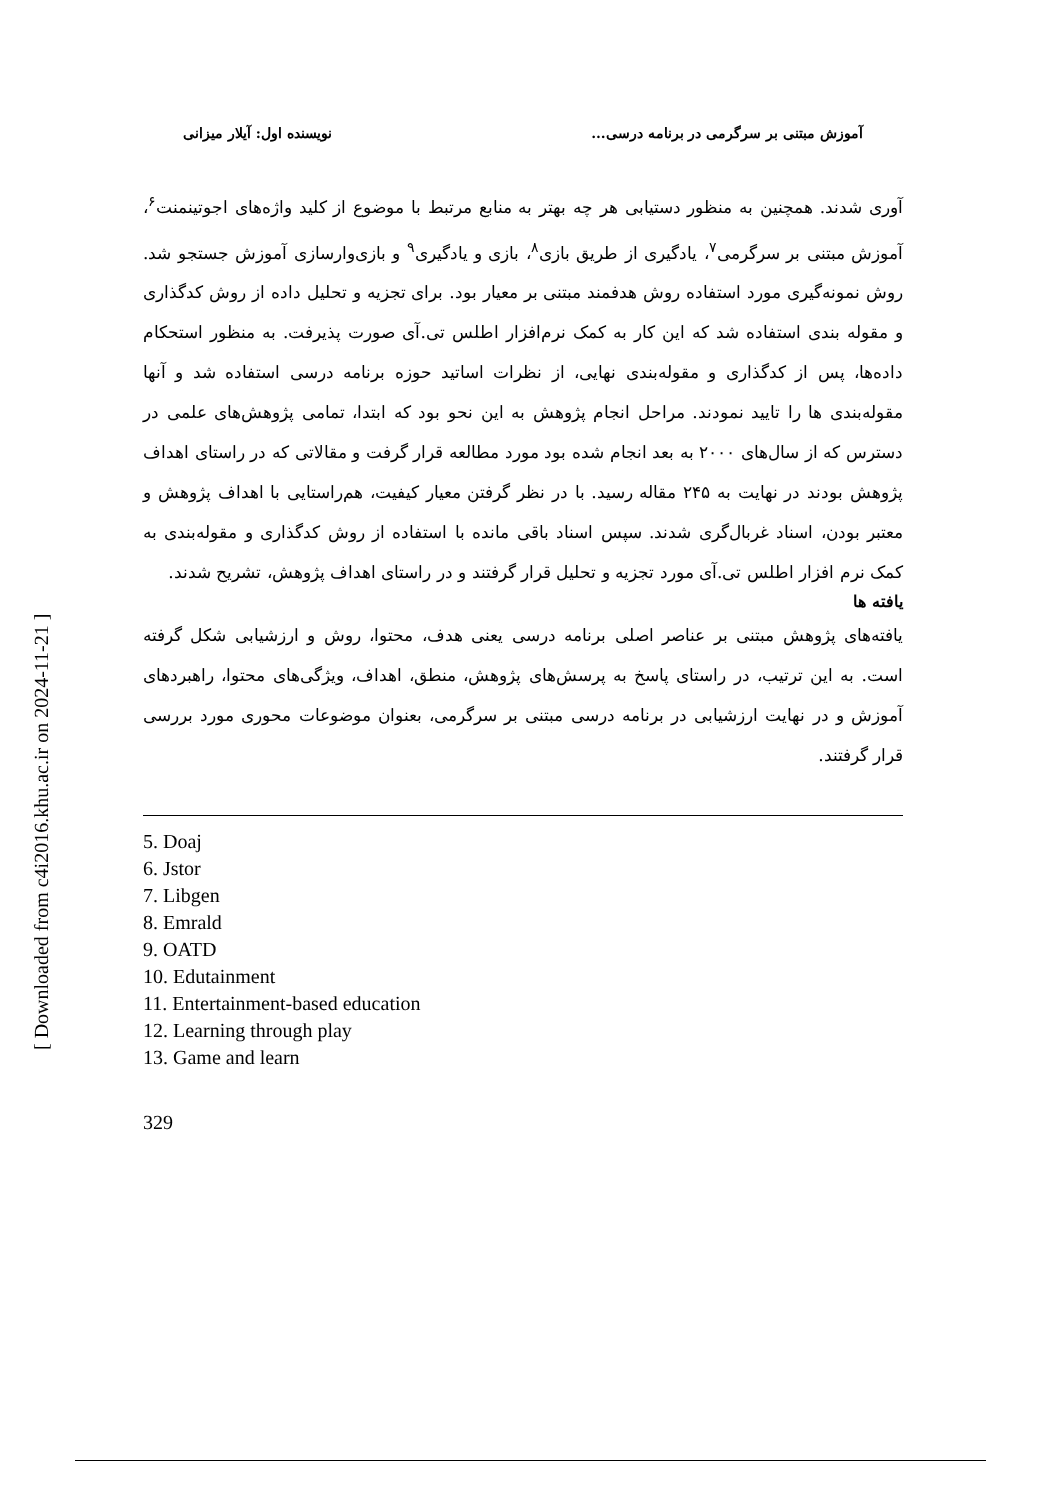[ Downloaded from c4i2016.khu.ac.ir on 2024-11-21 ]
آموزش مبتنی بر سرگرمی در برنامه درسی... نویسنده اول: آیلار میزانی
آوری شدند. همچنین به منظور دستیابی هر چه بهتر به منابع مرتبط با موضوع از کلید واژه‌های اجوتینمنت<sup>۶</sup>، آموزش مبتنی بر سرگرمی<sup>۷</sup>، یادگیری از طریق بازی<sup>۸</sup>، بازی و یادگیری<sup>۹</sup> و بازی‌وارسازی آموزش جستجو شد. روش نمونه‌گیری مورد استفاده روش هدفمند مبتنی بر معیار بود. برای تجزیه و تحلیل داده از روش کدگذاری و مقوله بندی استفاده شد که این کار به کمک نرم‌افزار اطلس تی.آی صورت پذیرفت. به منظور استحکام داده‌ها، پس از کدگذاری و مقوله‌بندی نهایی، از نظرات اساتید حوزه برنامه درسی استفاده شد و آنها مقوله‌بندی ها را تایید نمودند. مراحل انجام پژوهش به این نحو بود که ابتدا، تمامی پژوهش‌های علمی در دسترس که از سال‌های ۲۰۰۰ به بعد انجام شده بود مورد مطالعه قرار گرفت و مقالاتی که در راستای اهداف پژوهش بودند در نهایت به ۲۴۵ مقاله رسید. با در نظر گرفتن معیار کیفیت، هم‌راستایی با اهداف پژوهش و معتبر بودن، اسناد غربال‌گری شدند. سپس اسناد باقی مانده با استفاده از روش کدگذاری و مقوله‌بندی به کمک نرم افزار اطلس تی.آی مورد تجزیه و تحلیل قرار گرفتند و در راستای اهداف پژوهش، تشریح شدند.
یافته ها
یافته‌های پژوهش مبتنی بر عناصر اصلی برنامه درسی یعنی هدف، محتوا، روش و ارزشیابی شکل گرفته است. به این ترتیب، در راستای پاسخ به پرسش‌های پژوهش، منطق، اهداف، ویژگی‌های محتوا، راهبردهای آموزش و در نهایت ارزشیابی در برنامه درسی مبتنی بر سرگرمی، بعنوان موضوعات محوری مورد بررسی قرار گرفتند.
5. Doaj
6. Jstor
7. Libgen
8. Emrald
9. OATD
10. Edutainment
11. Entertainment-based education
12. Learning through play
13. Game and learn
329